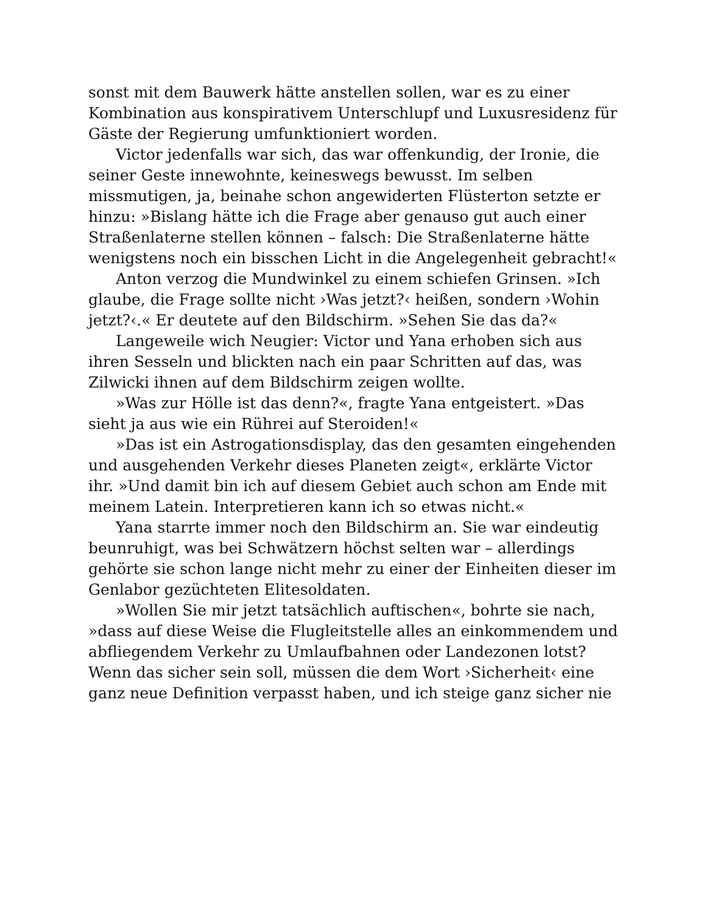sonst mit dem Bauwerk hätte anstellen sollen, war es zu einer Kombination aus konspirativem Unterschlupf und Luxusresidenz für Gäste der Regierung umfunktioniert worden.
Victor jedenfalls war sich, das war offenkundig, der Ironie, die seiner Geste innewohnte, keineswegs bewusst. Im selben missmutigen, ja, beinahe schon angewiderten Flüsterton setzte er hinzu: »Bislang hätte ich die Frage aber genauso gut auch einer Straßenlaterne stellen können – falsch: Die Straßenlaterne hätte wenigstens noch ein bisschen Licht in die Angelegenheit gebracht!«
Anton verzog die Mundwinkel zu einem schiefen Grinsen. »Ich glaube, die Frage sollte nicht ›Was jetzt?‹ heißen, sondern ›Wohin jetzt?‹.« Er deutete auf den Bildschirm. »Sehen Sie das da?«
Langeweile wich Neugier: Victor und Yana erhoben sich aus ihren Sesseln und blickten nach ein paar Schritten auf das, was Zilwicki ihnen auf dem Bildschirm zeigen wollte.
»Was zur Hölle ist das denn?«, fragte Yana entgeistert. »Das sieht ja aus wie ein Rührei auf Steroiden!«
»Das ist ein Astrogationsdisplay, das den gesamten eingehenden und ausgehenden Verkehr dieses Planeten zeigt«, erklärte Victor ihr. »Und damit bin ich auf diesem Gebiet auch schon am Ende mit meinem Latein. Interpretieren kann ich so etwas nicht.«
Yana starrte immer noch den Bildschirm an. Sie war eindeutig beunruhigt, was bei Schwätzern höchst selten war – allerdings gehörte sie schon lange nicht mehr zu einer der Einheiten dieser im Genlabor gezüchteten Elitesoldaten.
»Wollen Sie mir jetzt tatsächlich auftischen«, bohrte sie nach, »dass auf diese Weise die Flugleitstelle alles an einkommendem und abfliegendem Verkehr zu Umlaufbahnen oder Landezonen lotst? Wenn das sicher sein soll, müssen die dem Wort ›Sicherheit‹ eine ganz neue Definition verpasst haben, und ich steige ganz sicher nie